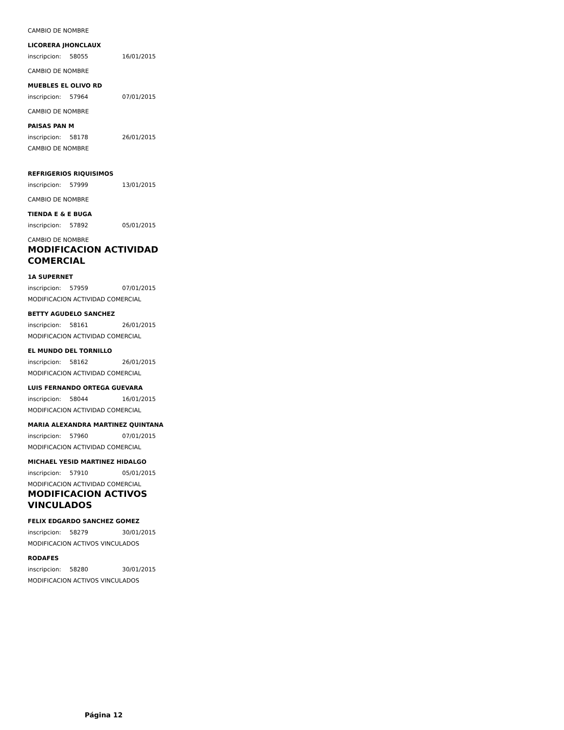CAMBIO DE NOMBRE
LICORERA JHONCLAUX
inscripcion: 58055 16/01/2015
CAMBIO DE NOMBRE
MUEBLES EL OLIVO RD
inscripcion: 57964 07/01/2015
CAMBIO DE NOMBRE
PAISAS PAN M
inscripcion: 58178 26/01/2015
CAMBIO DE NOMBRE
REFRIGERIOS RIQUISIMOS
inscripcion: 57999 13/01/2015
CAMBIO DE NOMBRE
TIENDA E & E BUGA
inscripcion: 57892 05/01/2015
CAMBIO DE NOMBRE
MODIFICACION ACTIVIDAD
COMERCIAL
1A SUPERNET
inscripcion: 57959 07/01/2015
MODIFICACION ACTIVIDAD COMERCIAL
BETTY AGUDELO SANCHEZ
inscripcion: 58161 26/01/2015
MODIFICACION ACTIVIDAD COMERCIAL
EL MUNDO DEL TORNILLO
inscripcion: 58162 26/01/2015
MODIFICACION ACTIVIDAD COMERCIAL
LUIS FERNANDO ORTEGA GUEVARA
inscripcion: 58044 16/01/2015
MODIFICACION ACTIVIDAD COMERCIAL
MARIA ALEXANDRA MARTINEZ QUINTANA
inscripcion: 57960 07/01/2015
MODIFICACION ACTIVIDAD COMERCIAL
MICHAEL YESID MARTINEZ HIDALGO
inscripcion: 57910 05/01/2015
MODIFICACION ACTIVIDAD COMERCIAL
MODIFICACION ACTIVOS
VINCULADOS
FELIX EDGARDO SANCHEZ GOMEZ
inscripcion: 58279 30/01/2015
MODIFICACION ACTIVOS VINCULADOS
RODAFES
inscripcion: 58280 30/01/2015
MODIFICACION ACTIVOS VINCULADOS
Página 12